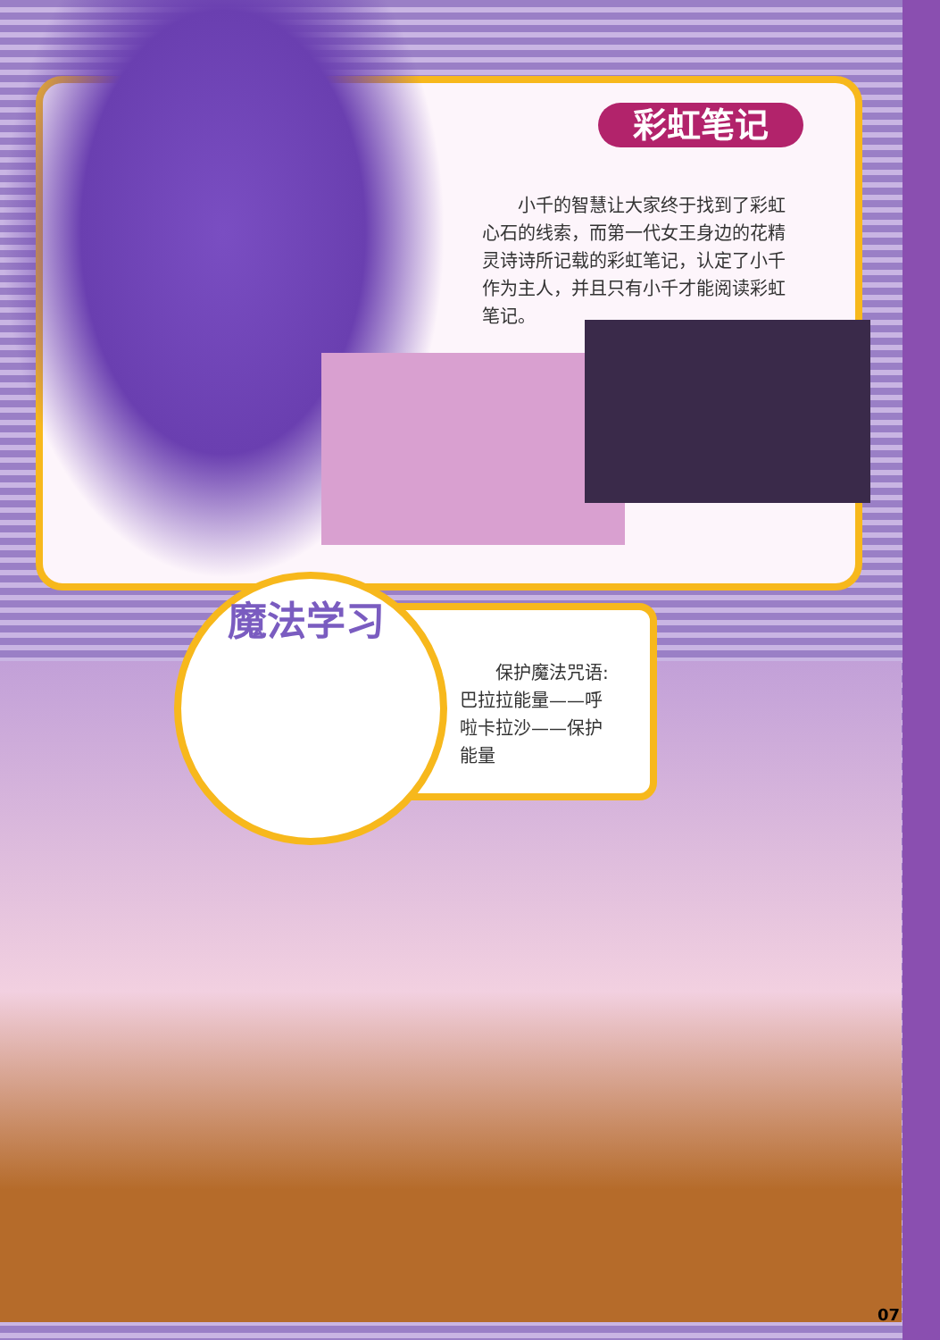彩虹笔记
　　小千的智慧让大家终于找到了彩虹心石的线索，而第一代女王身边的花精灵诗诗所记载的彩虹笔记，认定了小千作为主人，并且只有小千才能阅读彩虹笔记。
魔法学习
　　保护魔法咒语:巴拉拉能量——呼啦卡拉沙——保护能量
07